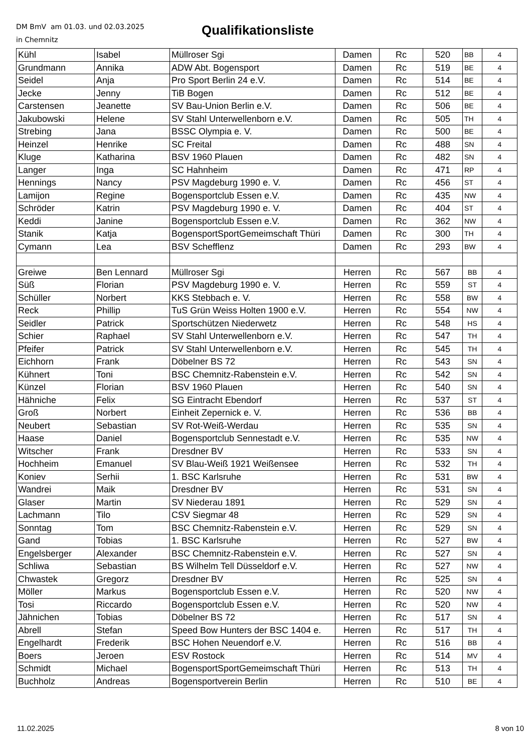DM BmV am 01.03. und 02.03.2025
in Chemnitz
Qualifikationsliste
| Kühl | Isabel | Müllroser Sgi | Damen | Rc | 520 | BB | 4 |
| Grundmann | Annika | ADW Abt. Bogensport | Damen | Rc | 519 | BE | 4 |
| Seidel | Anja | Pro Sport Berlin 24 e.V. | Damen | Rc | 514 | BE | 4 |
| Jecke | Jenny | TiB Bogen | Damen | Rc | 512 | BE | 4 |
| Carstensen | Jeanette | SV Bau-Union Berlin e.V. | Damen | Rc | 506 | BE | 4 |
| Jakubowski | Helene | SV Stahl Unterwellenborn e.V. | Damen | Rc | 505 | TH | 4 |
| Strebing | Jana | BSSC Olympia e. V. | Damen | Rc | 500 | BE | 4 |
| Heinzel | Henrike | SC Freital | Damen | Rc | 488 | SN | 4 |
| Kluge | Katharina | BSV 1960 Plauen | Damen | Rc | 482 | SN | 4 |
| Langer | Inga | SC Hahnheim | Damen | Rc | 471 | RP | 4 |
| Hennings | Nancy | PSV Magdeburg 1990 e. V. | Damen | Rc | 456 | ST | 4 |
| Lamijon | Regine | Bogensportclub Essen e.V. | Damen | Rc | 435 | NW | 4 |
| Schröder | Katrin | PSV Magdeburg 1990 e. V. | Damen | Rc | 404 | ST | 4 |
| Keddi | Janine | Bogensportclub Essen e.V. | Damen | Rc | 362 | NW | 4 |
| Stanik | Katja | BogensportSportGemeimschaft Thüri | Damen | Rc | 300 | TH | 4 |
| Cymann | Lea | BSV Schefflenz | Damen | Rc | 293 | BW | 4 |
| Greiwe | Ben Lennard | Müllroser Sgi | Herren | Rc | 567 | BB | 4 |
| Süß | Florian | PSV Magdeburg 1990 e. V. | Herren | Rc | 559 | ST | 4 |
| Schüller | Norbert | KKS Stebbach e. V. | Herren | Rc | 558 | BW | 4 |
| Reck | Phillip | TuS Grün Weiss Holten 1900 e.V. | Herren | Rc | 554 | NW | 4 |
| Seidler | Patrick | Sportschützen Niederwetz | Herren | Rc | 548 | HS | 4 |
| Schier | Raphael | SV Stahl Unterwellenborn e.V. | Herren | Rc | 547 | TH | 4 |
| Pfeifer | Patrick | SV Stahl Unterwellenborn e.V. | Herren | Rc | 545 | TH | 4 |
| Eichhorn | Frank | Döbelner BS 72 | Herren | Rc | 543 | SN | 4 |
| Kühnert | Toni | BSC Chemnitz-Rabenstein e.V. | Herren | Rc | 542 | SN | 4 |
| Künzel | Florian | BSV 1960 Plauen | Herren | Rc | 540 | SN | 4 |
| Hähniche | Felix | SG Eintracht Ebendorf | Herren | Rc | 537 | ST | 4 |
| Groß | Norbert | Einheit Zepernick e. V. | Herren | Rc | 536 | BB | 4 |
| Neubert | Sebastian | SV Rot-Weiß-Werdau | Herren | Rc | 535 | SN | 4 |
| Haase | Daniel | Bogensportclub Sennestadt e.V. | Herren | Rc | 535 | NW | 4 |
| Witscher | Frank | Dresdner BV | Herren | Rc | 533 | SN | 4 |
| Hochheim | Emanuel | SV Blau-Weiß 1921 Weißensee | Herren | Rc | 532 | TH | 4 |
| Koniev | Serhii | 1. BSC Karlsruhe | Herren | Rc | 531 | BW | 4 |
| Wandrei | Maik | Dresdner BV | Herren | Rc | 531 | SN | 4 |
| Glaser | Martin | SV Niederau 1891 | Herren | Rc | 529 | SN | 4 |
| Lachmann | Tilo | CSV Siegmar 48 | Herren | Rc | 529 | SN | 4 |
| Sonntag | Tom | BSC Chemnitz-Rabenstein e.V. | Herren | Rc | 529 | SN | 4 |
| Gand | Tobias | 1. BSC Karlsruhe | Herren | Rc | 527 | BW | 4 |
| Engelsberger | Alexander | BSC Chemnitz-Rabenstein e.V. | Herren | Rc | 527 | SN | 4 |
| Schliwa | Sebastian | BS Wilhelm Tell Düsseldorf e.V. | Herren | Rc | 527 | NW | 4 |
| Chwastek | Gregorz | Dresdner BV | Herren | Rc | 525 | SN | 4 |
| Möller | Markus | Bogensportclub Essen e.V. | Herren | Rc | 520 | NW | 4 |
| Tosi | Riccardo | Bogensportclub Essen e.V. | Herren | Rc | 520 | NW | 4 |
| Jähnichen | Tobias | Döbelner BS 72 | Herren | Rc | 517 | SN | 4 |
| Abrell | Stefan | Speed Bow Hunters der BSC 1404 e. | Herren | Rc | 517 | TH | 4 |
| Engelhardt | Frederik | BSC Hohen Neuendorf e.V. | Herren | Rc | 516 | BB | 4 |
| Boers | Jeroen | ESV Rostock | Herren | Rc | 514 | MV | 4 |
| Schmidt | Michael | BogensportSportGemeimschaft Thüri | Herren | Rc | 513 | TH | 4 |
| Buchholz | Andreas | Bogensportverein Berlin | Herren | Rc | 510 | BE | 4 |
11.02.2025 8 von 10